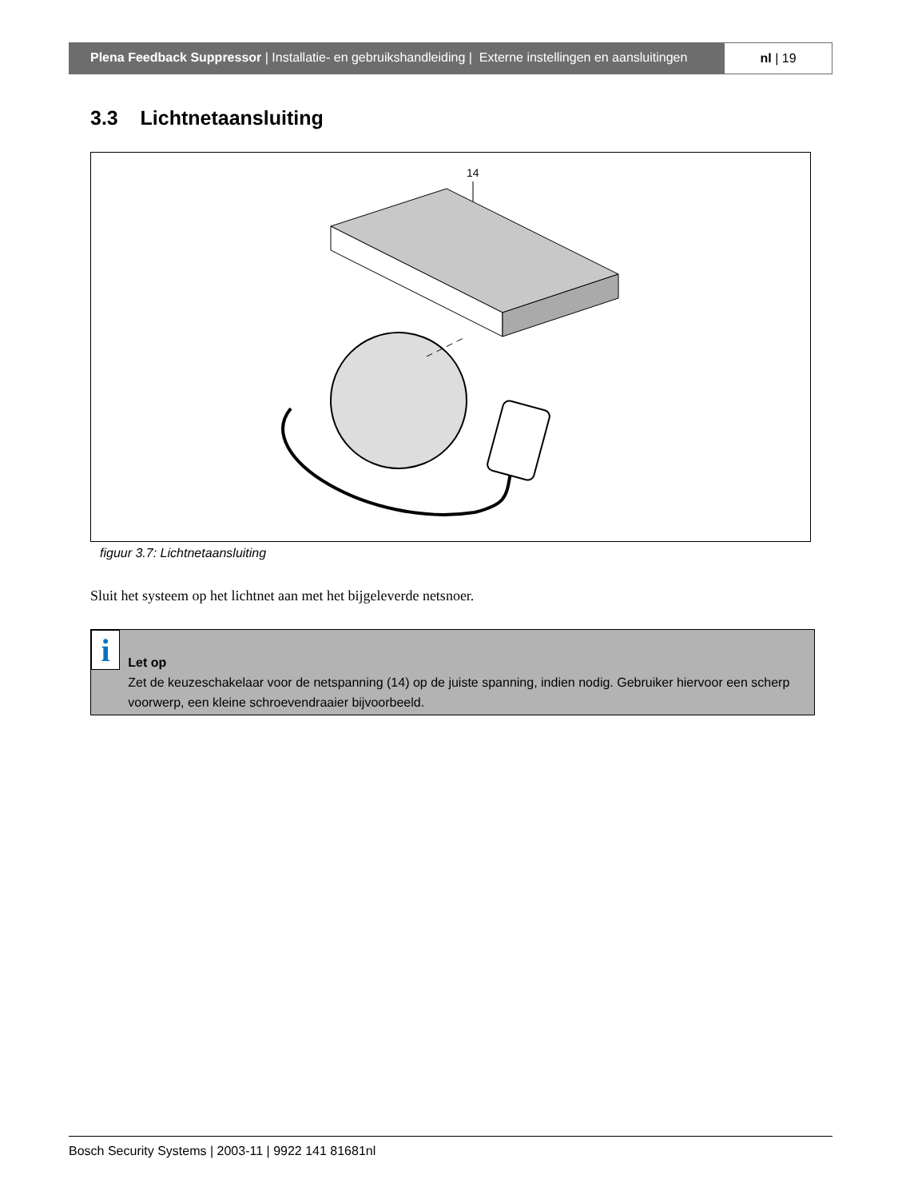Plena Feedback Suppressor | Installatie- en gebruikshandleiding | Externe instellingen en aansluitingen
nl | 19
3.3 Lichtnetaansluiting
14
figuur 3.7: Lichtnetaansluiting
Sluit het systeem op het lichtnet aan met het bijgeleverde netsnoer.
i
Let op
Zet de keuzeschakelaar voor de netspanning (14) op de juiste spanning, indien nodig. Gebruiker hiervoor een scherp voorwerp, een kleine schroevendraaier bijvoorbeeld.
Bosch Security Systems | 2003-11 | 9922 141 81681nl